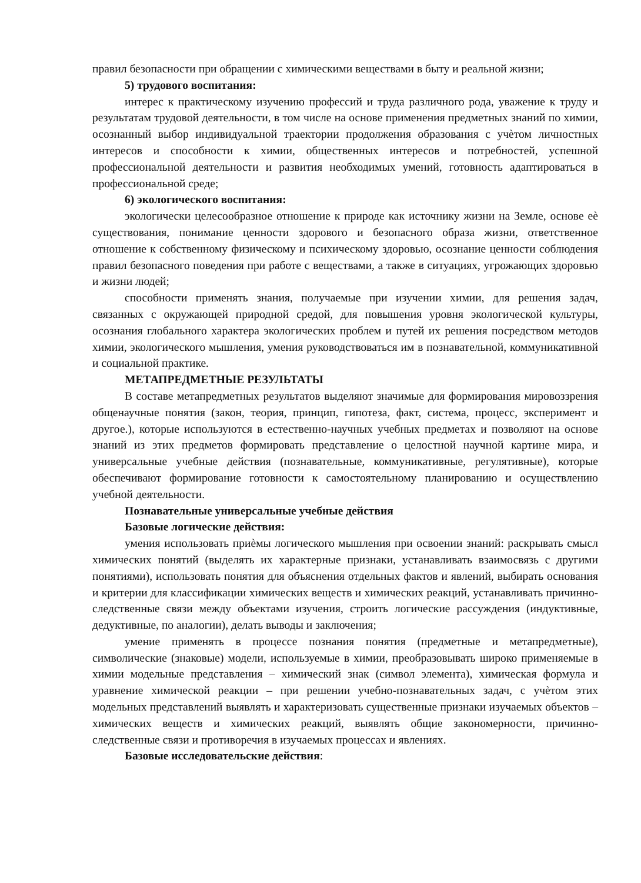правил безопасности при обращении с химическими веществами в быту и реальной жизни;
5) трудового воспитания:
интерес к практическому изучению профессий и труда различного рода, уважение к труду и результатам трудовой деятельности, в том числе на основе применения предметных знаний по химии, осознанный выбор индивидуальной траектории продолжения образования с учѐтом личностных интересов и способности к химии, общественных интересов и потребностей, успешной профессиональной деятельности и развития необходимых умений, готовность адаптироваться в профессиональной среде;
6) экологического воспитания:
экологически целесообразное отношение к природе как источнику жизни на Земле, основе еѐ существования, понимание ценности здорового и безопасного образа жизни, ответственное отношение к собственному физическому и психическому здоровью, осознание ценности соблюдения правил безопасного поведения при работе с веществами, а также в ситуациях, угрожающих здоровью и жизни людей;
способности применять знания, получаемые при изучении химии, для решения задач, связанных с окружающей природной средой, для повышения уровня экологической культуры, осознания глобального характера экологических проблем и путей их решения посредством методов химии, экологического мышления, умения руководствоваться им в познавательной, коммуникативной и социальной практике.
МЕТАПРЕДМЕТНЫЕ РЕЗУЛЬТАТЫ
В составе метапредметных результатов выделяют значимые для формирования мировоззрения общенаучные понятия (закон, теория, принцип, гипотеза, факт, система, процесс, эксперимент и другое.), которые используются в естественно-научных учебных предметах и позволяют на основе знаний из этих предметов формировать представление о целостной научной картине мира, и универсальные учебные действия (познавательные, коммуникативные, регулятивные), которые обеспечивают формирование готовности к самостоятельному планированию и осуществлению учебной деятельности.
Познавательные универсальные учебные действия
Базовые логические действия:
умения использовать приѐмы логического мышления при освоении знаний: раскрывать смысл химических понятий (выделять их характерные признаки, устанавливать взаимосвязь с другими понятиями), использовать понятия для объяснения отдельных фактов и явлений, выбирать основания и критерии для классификации химических веществ и химических реакций, устанавливать причинно-следственные связи между объектами изучения, строить логические рассуждения (индуктивные, дедуктивные, по аналогии), делать выводы и заключения;
умение применять в процессе познания понятия (предметные и метапредметные), символические (знаковые) модели, используемые в химии, преобразовывать широко применяемые в химии модельные представления – химический знак (символ элемента), химическая формула и уравнение химической реакции – при решении учебно-познавательных задач, с учѐтом этих модельных представлений выявлять и характеризовать существенные признаки изучаемых объектов – химических веществ и химических реакций, выявлять общие закономерности, причинно-следственные связи и противоречия в изучаемых процессах и явлениях.
Базовые исследовательские действия: